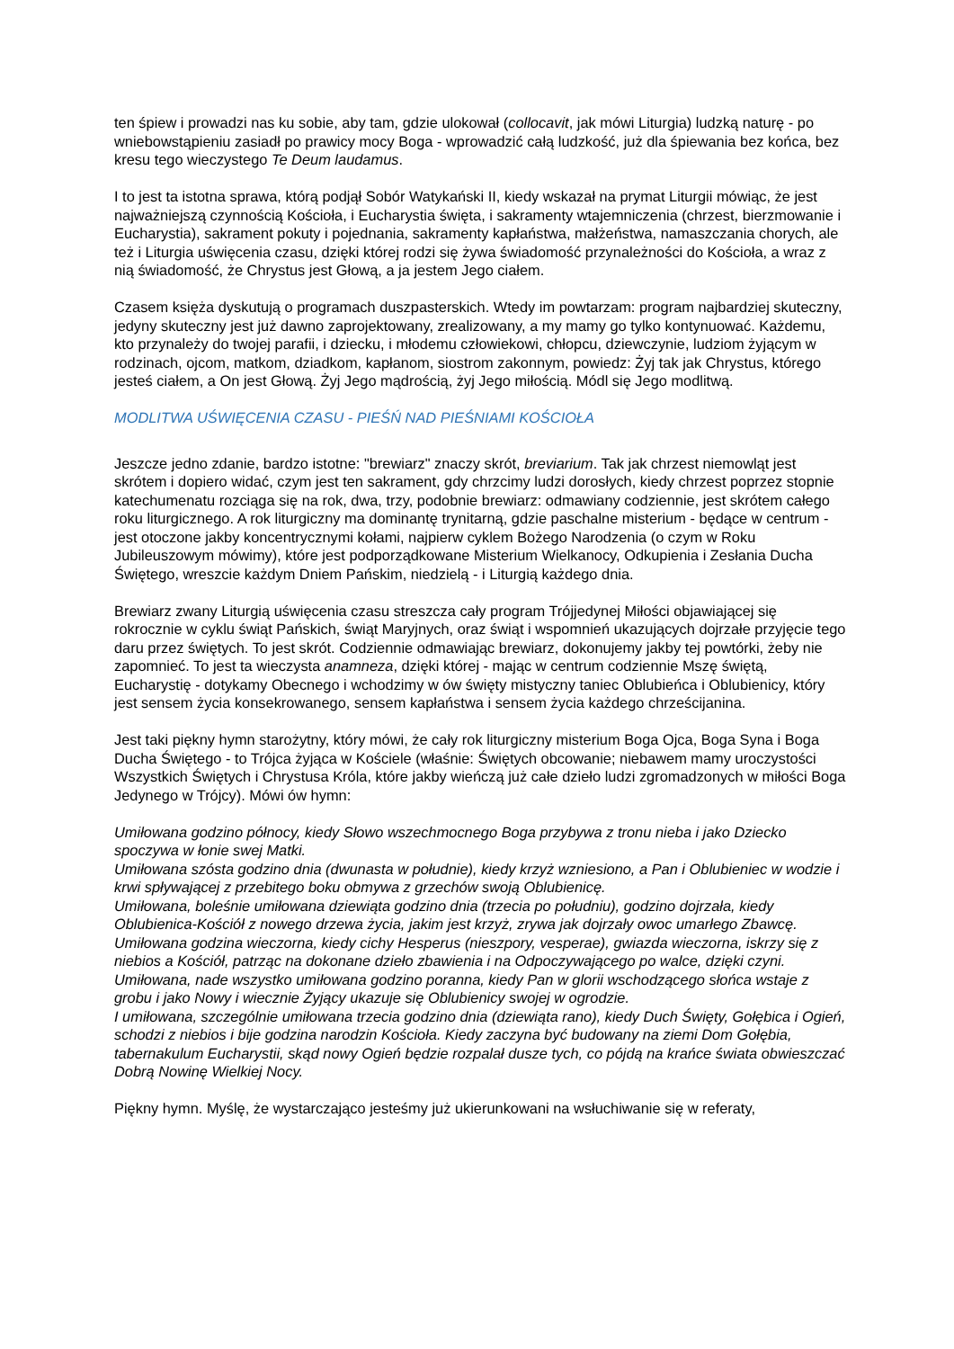ten śpiew i prowadzi nas ku sobie, aby tam, gdzie ulokował (collocavit, jak mówi Liturgia) ludzką naturę - po wniebowstąpieniu zasiadł po prawicy mocy Boga - wprowadzić całą ludzkość, już dla śpiewania bez końca, bez kresu tego wieczystego Te Deum laudamus.
I to jest ta istotna sprawa, którą podjął Sobór Watykański II, kiedy wskazał na prymat Liturgii mówiąc, że jest najważniejszą czynnością Kościoła, i Eucharystia święta, i sakramenty wtajemniczenia (chrzest, bierzmowanie i Eucharystia), sakrament pokuty i pojednania, sakramenty kapłaństwa, małżeństwa, namaszczania chorych, ale też i Liturgia uświęcenia czasu, dzięki której rodzi się żywa świadomość przynależności do Kościoła, a wraz z nią świadomość, że Chrystus jest Głową, a ja jestem Jego ciałem.
Czasem księża dyskutują o programach duszpasterskich. Wtedy im powtarzam: program najbardziej skuteczny, jedyny skuteczny jest już dawno zaprojektowany, zrealizowany, a my mamy go tylko kontynuować. Każdemu, kto przynależy do twojej parafii, i dziecku, i młodemu człowiekowi, chłopcu, dziewczynie, ludziom żyjącym w rodzinach, ojcom, matkom, dziadkom, kapłanom, siostrom zakonnym, powiedz: Żyj tak jak Chrystus, którego jesteś ciałem, a On jest Głową. Żyj Jego mądrością, żyj Jego miłością. Módl się Jego modlitwą.
MODLITWA UŚWIĘCENIA CZASU - PIEŚŃ NAD PIEŚNIAMI KOŚCIOŁA
Jeszcze jedno zdanie, bardzo istotne: "brewiarz" znaczy skrót, breviarium. Tak jak chrzest niemowląt jest skrótem i dopiero widać, czym jest ten sakrament, gdy chrzcimy ludzi dorosłych, kiedy chrzest poprzez stopnie katechumenatu rozciąga się na rok, dwa, trzy, podobnie brewiarz: odmawiany codziennie, jest skrótem całego roku liturgicznego. A rok liturgiczny ma dominantę trynitarną, gdzie paschalne misterium - będące w centrum - jest otoczone jakby koncentrycznymi kołami, najpierw cyklem Bożego Narodzenia (o czym w Roku Jubileuszowym mówimy), które jest podporządkowane Misterium Wielkanocy, Odkupienia i Zesłania Ducha Świętego, wreszcie każdym Dniem Pańskim, niedzielą - i Liturgią każdego dnia.
Brewiarz zwany Liturgią uświęcenia czasu streszcza cały program Trójjedynej Miłości objawiającej się rokrocznie w cyklu świąt Pańskich, świąt Maryjnych, oraz świąt i wspomnień ukazujących dojrzałe przyjęcie tego daru przez świętych. To jest skrót. Codziennie odmawiając brewiarz, dokonujemy jakby tej powtórki, żeby nie zapomnieć. To jest ta wieczysta anamneza, dzięki której - mając w centrum codziennie Mszę świętą, Eucharystię - dotykamy Obecnego i wchodzimy w ów święty mistyczny taniec Oblubieńca i Oblubienicy, który jest sensem życia konsekrowanego, sensem kapłaństwa i sensem życia każdego chrześcijanina.
Jest taki piękny hymn starożytny, który mówi, że cały rok liturgiczny misterium Boga Ojca, Boga Syna i Boga Ducha Świętego - to Trójca żyjąca w Kościele (właśnie: Świętych obcowanie; niebawem mamy uroczystości Wszystkich Świętych i Chrystusa Króla, które jakby wieńczą już całe dzieło ludzi zgromadzonych w miłości Boga Jedynego w Trójcy). Mówi ów hymn:
Umiłowana godzino północy, kiedy Słowo wszechmocnego Boga przybywa z tronu nieba i jako Dziecko spoczywa w łonie swej Matki.
Umiłowana szósta godzino dnia (dwunasta w południe), kiedy krzyż wzniesiono, a Pan i Oblubieniec w wodzie i krwi spływającej z przebitego boku obmywa z grzechów swoją Oblubienicę.
Umiłowana, boleśnie umiłowana dziewiąta godzino dnia (trzecia po południu), godzino dojrzała, kiedy Oblubienica-Kościół z nowego drzewa życia, jakim jest krzyż, zrywa jak dojrzały owoc umarłego Zbawcę.
Umiłowana godzina wieczorna, kiedy cichy Hesperus (nieszpory, vesperae), gwiazda wieczorna, iskrzy się z niebios a Kościół, patrząc na dokonane dzieło zbawienia i na Odpoczywającego po walce, dzięki czyni.
Umiłowana, nade wszystko umiłowana godzino poranna, kiedy Pan w glorii wschodzącego słońca wstaje z grobu i jako Nowy i wiecznie Żyjący ukazuje się Oblubienicy swojej w ogrodzie.
I umiłowana, szczególnie umiłowana trzecia godzino dnia (dziewiąta rano), kiedy Duch Święty, Gołębica i Ogień, schodzi z niebios i bije godzina narodzin Kościoła. Kiedy zaczyna być budowany na ziemi Dom Gołębia, tabernakulum Eucharystii, skąd nowy Ogień będzie rozpalał dusze tych, co pójdą na krańce świata obwieszczać Dobrą Nowinę Wielkiej Nocy.
Piękny hymn. Myślę, że wystarczająco jesteśmy już ukierunkowani na wsłuchiwanie się w referaty,